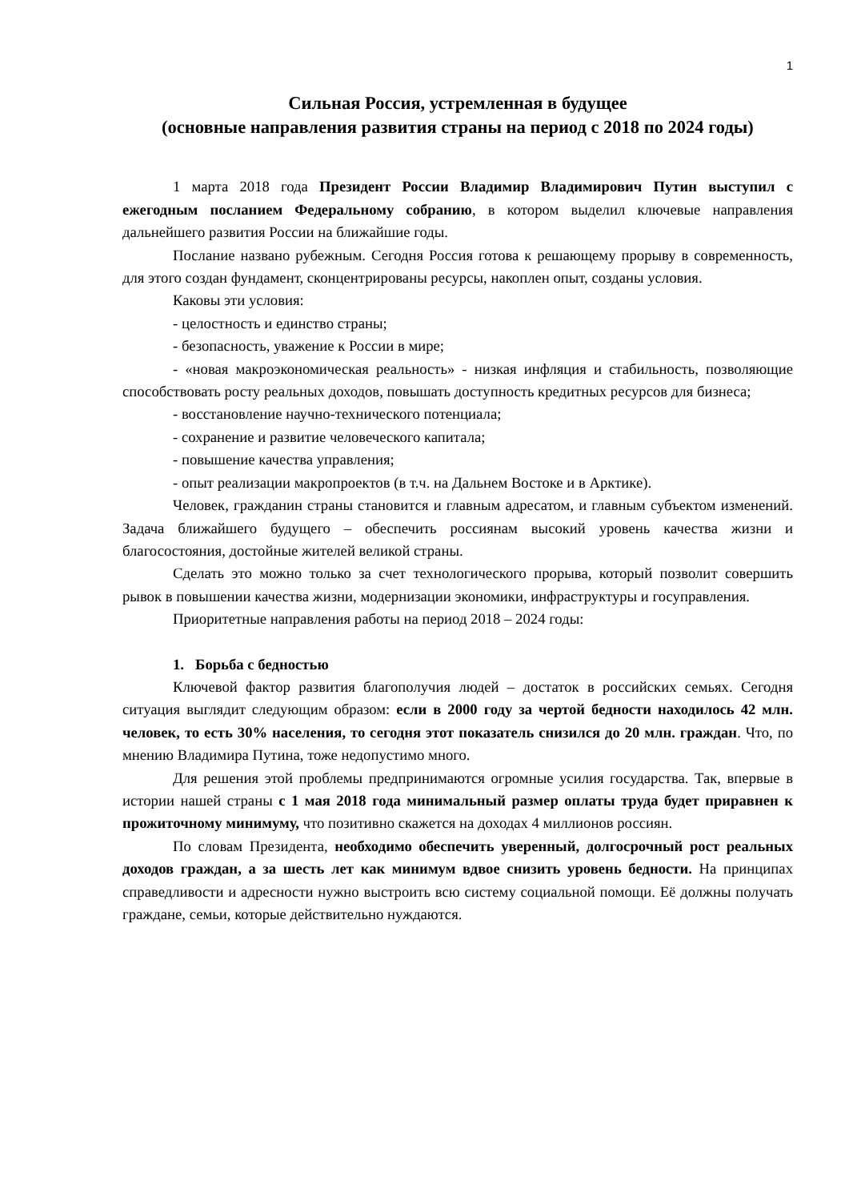1
Сильная Россия, устремленная в будущее
(основные направления развития страны на период с 2018 по 2024 годы)
1 марта 2018 года Президент России Владимир Владимирович Путин выступил с ежегодным посланием Федеральному собранию, в котором выделил ключевые направления дальнейшего развития России на ближайшие годы.
Послание названо рубежным. Сегодня Россия готова к решающему прорыву в современность, для этого создан фундамент, сконцентрированы ресурсы, накоплен опыт, созданы условия.
Каковы эти условия:
- целостность и единство страны;
- безопасность, уважение к России в мире;
- «новая макроэкономическая реальность» - низкая инфляция и стабильность, позволяющие способствовать росту реальных доходов, повышать доступность кредитных ресурсов для бизнеса;
- восстановление научно-технического потенциала;
- сохранение и развитие человеческого капитала;
- повышение качества управления;
- опыт реализации макропроектов (в т.ч. на Дальнем Востоке и в Арктике).
Человек, гражданин страны становится и главным адресатом, и главным субъектом изменений. Задача ближайшего будущего – обеспечить россиянам высокий уровень качества жизни и благосостояния, достойные жителей великой страны.
Сделать это можно только за счет технологического прорыва, который позволит совершить рывок в повышении качества жизни, модернизации экономики, инфраструктуры и госуправления.
Приоритетные направления работы на период 2018 – 2024 годы:
1. Борьба с бедностью
Ключевой фактор развития благополучия людей – достаток в российских семьях. Сегодня ситуация выглядит следующим образом: если в 2000 году за чертой бедности находилось 42 млн. человек, то есть 30% населения, то сегодня этот показатель снизился до 20 млн. граждан. Что, по мнению Владимира Путина, тоже недопустимо много.
Для решения этой проблемы предпринимаются огромные усилия государства. Так, впервые в истории нашей страны с 1 мая 2018 года минимальный размер оплаты труда будет приравнен к прожиточному минимуму, что позитивно скажется на доходах 4 миллионов россиян.
По словам Президента, необходимо обеспечить уверенный, долгосрочный рост реальных доходов граждан, а за шесть лет как минимум вдвое снизить уровень бедности. На принципах справедливости и адресности нужно выстроить всю систему социальной помощи. Её должны получать граждане, семьи, которые действительно нуждаются.